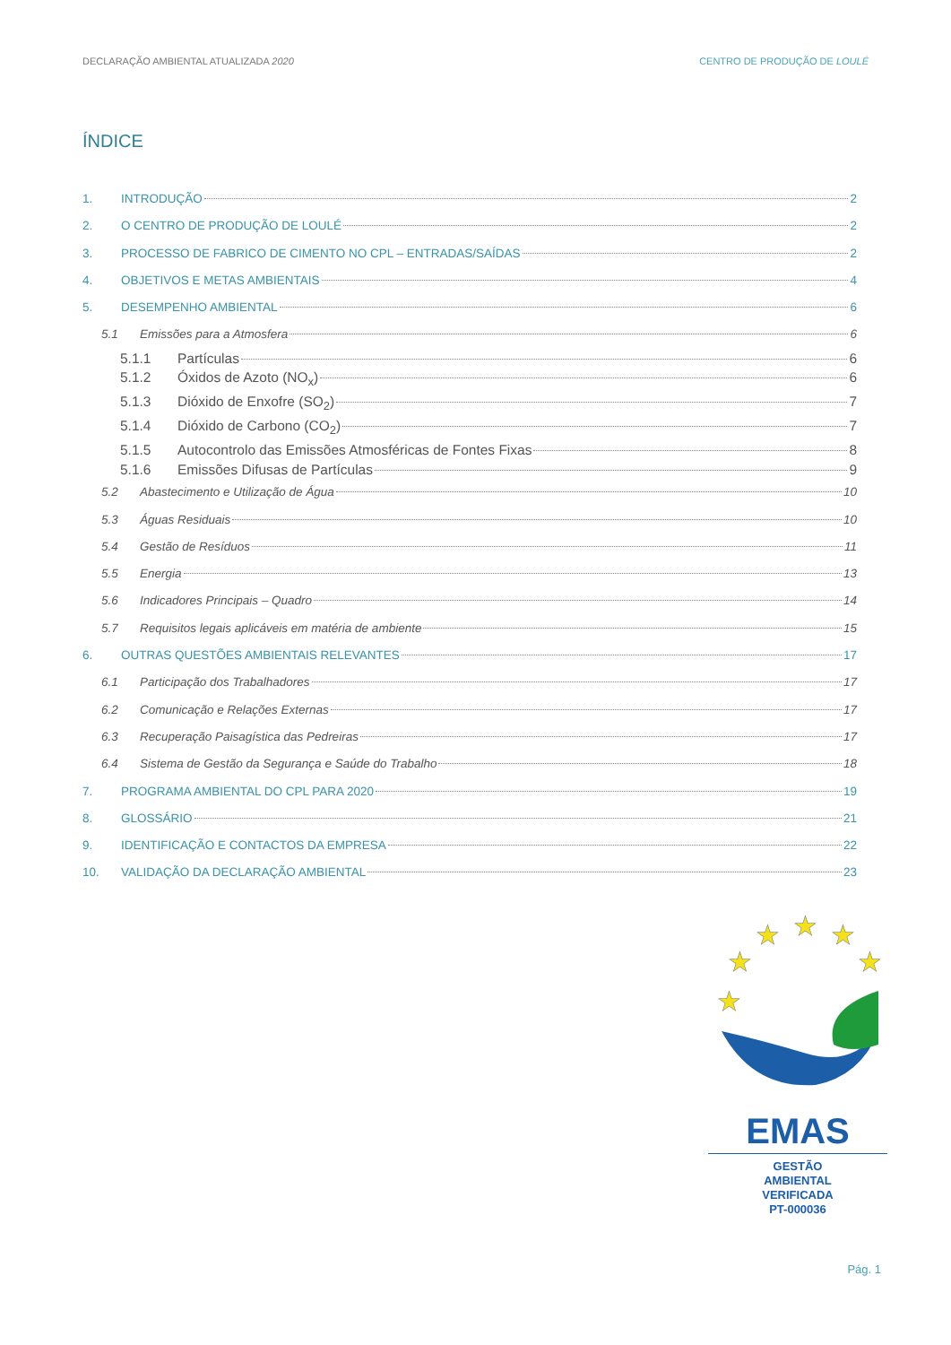DECLARAÇÃO AMBIENTAL ATUALIZADA 2020 CENTRO DE PRODUÇÃO DE LOULÉ
ÍNDICE
1. INTRODUÇÃO 2
2. O CENTRO DE PRODUÇÃO DE LOULÉ 2
3. PROCESSO DE FABRICO DE CIMENTO NO CPL – ENTRADAS/SAÍDAS 2
4. OBJETIVOS E METAS AMBIENTAIS 4
5. DESEMPENHO AMBIENTAL 6
5.1 Emissões para a Atmosfera 6
5.1.1 Partículas 6
5.1.2 Óxidos de Azoto (NO<sub>x</sub>) 6
5.1.3 Dióxido de Enxofre (SO<sub>2</sub>) 7
5.1.4 Dióxido de Carbono (CO<sub>2</sub>) 7
5.1.5 Autocontrolo das Emissões Atmosféricas de Fontes Fixas 8
5.1.6 Emissões Difusas de Partículas 9
5.2 Abastecimento e Utilização de Água 10
5.3 Águas Residuais 10
5.4 Gestão de Resíduos 11
5.5 Energia 13
5.6 Indicadores Principais – Quadro 14
5.7 Requisitos legais aplicáveis em matéria de ambiente 15
6. OUTRAS QUESTÕES AMBIENTAIS RELEVANTES 17
6.1 Participação dos Trabalhadores 17
6.2 Comunicação e Relações Externas 17
6.3 Recuperação Paisagística das Pedreiras 17
6.4 Sistema de Gestão da Segurança e Saúde do Trabalho 18
7. PROGRAMA AMBIENTAL DO CPL PARA 2020 19
8. GLOSSÁRIO 21
9. IDENTIFICAÇÃO E CONTACTOS DA EMPRESA 22
10. VALIDAÇÃO DA DECLARAÇÃO AMBIENTAL 23
★
★
★
★
★
★
EMAS
GESTÃO
AMBIENTAL
VERIFICADA
PT-000036
Pág. 1